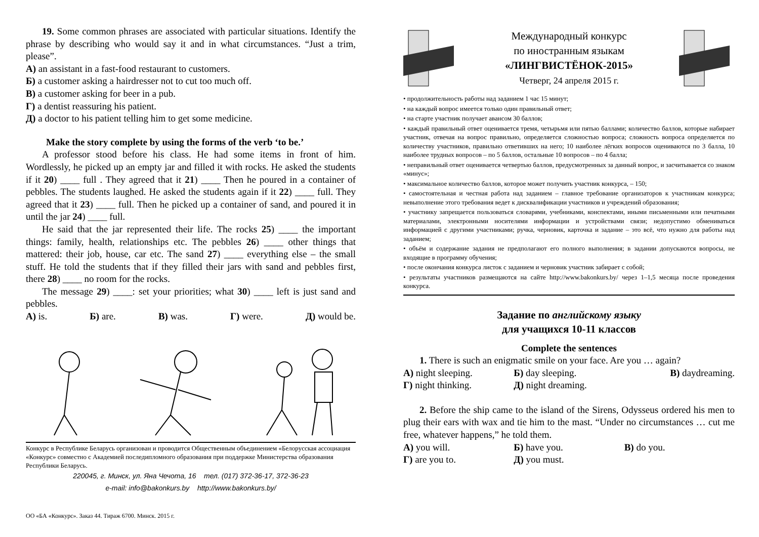19. Some common phrases are associated with particular situations. Identify the phrase by describing who would say it and in what circumstances. “Just a trim, please”.
А) an assistant in a fast-food restaurant to customers.
Б) a customer asking a hairdresser not to cut too much off.
В) a customer asking for beer in a pub.
Г) a dentist reassuring his patient.
Д) a doctor to his patient telling him to get some medicine.
Make the story complete by using the forms of the verb ‘to be.’
A professor stood before his class. He had some items in front of him. Wordlessly, he picked up an empty jar and filled it with rocks. He asked the students if it 20) ____ full . They agreed that it 21) ____ Then he poured in a container of pebbles. The students laughed. He asked the students again if it 22) ____ full. They agreed that it 23) ____ full. Then he picked up a container of sand, and poured it in until the jar 24) ____ full.
He said that the jar represented their life. The rocks 25) ____ the important things: family, health, relationships etc. The pebbles 26) ____ other things that mattered: their job, house, car etc. The sand 27) ____ everything else – the small stuff. He told the students that if they filled their jars with sand and pebbles first, there 28) ____ no room for the rocks.
The message 29) ____: set your priorities; what 30) ____ left is just sand and pebbles.
А) is. Б) are. В) was. Г) were. Д) would be.
Конкурс в Республике Беларусь организован и проводится Общественным объединением «Белорусская ассоциация «Конкурс» совместно с Академией последипломного образования при поддержке Министерства образования Республики Беларусь.
220045, г. Минск, ул. Яна Чечота, 16 тел. (017) 372-36-17, 372-36-23
e-mail: info@bakonkurs.by http://www.bakonkurs.by/
ОО «БА «Конкурс». Заказ 44. Тираж 6700. Минск. 2015 г.
Международный конкурс
по иностранным языкам
«ЛИНГВИСТЁНОК-2015»
Четверг, 24 апреля 2015 г.
• продолжительность работы над заданием 1 час 15 минут;
• на каждый вопрос имеется только один правильный ответ;
• на старте участник получает авансом 30 баллов;
• каждый правильный ответ оценивается тремя, четырьмя или пятью баллами; количество баллов, которые набирает участник, отвечая на вопрос правильно, определяется сложностью вопроса; сложность вопроса определяется по количеству участников, правильно ответивших на него; 10 наиболее лёгких вопросов оцениваются по 3 балла, 10 наиболее трудных вопросов – по 5 баллов, остальные 10 вопросов – по 4 балла;
• неправильный ответ оценивается четвертью баллов, предусмотренных за данный вопрос, и засчитывается со знаком «минус»;
• максимальное количество баллов, которое может получить участник конкурса, – 150;
• самостоятельная и честная работа над заданием – главное требование организаторов к участникам конкурса; невыполнение этого требования ведет к дисквалификации участников и учреждений образования;
• участнику запрещается пользоваться словарями, учебниками, конспектами, иными письменными или печатными материалами, электронными носителями информации и устройствами связи; недопустимо обмениваться информацией с другими участниками; ручка, черновик, карточка и задание – это всё, что нужно для работы над заданием;
• объём и содержание задания не предполагают его полного выполнения; в задании допускаются вопросы, не входящие в программу обучения;
• после окончания конкурса листок с заданием и черновик участник забирает с собой;
• результаты участников размещаются на сайте http://www.bakonkurs.by/ через 1–1,5 месяца после проведения конкурса.
Задание по английскому языку
для учащихся 10-11 классов
Complete the sentences
1. There is such an enigmatic smile on your face. Are you … again?
| А) night sleeping. | Б) day sleeping. | В) daydreaming. |
| Г) night thinking. | Д) night dreaming. | |
2. Before the ship came to the island of the Sirens, Odysseus ordered his men to plug their ears with wax and tie him to the mast. “Under no circumstances … cut me free, whatever happens,” he told them.
| А) you will. | Б) have you. | В) do you. |
| Г) are you to. | Д) you must. | |